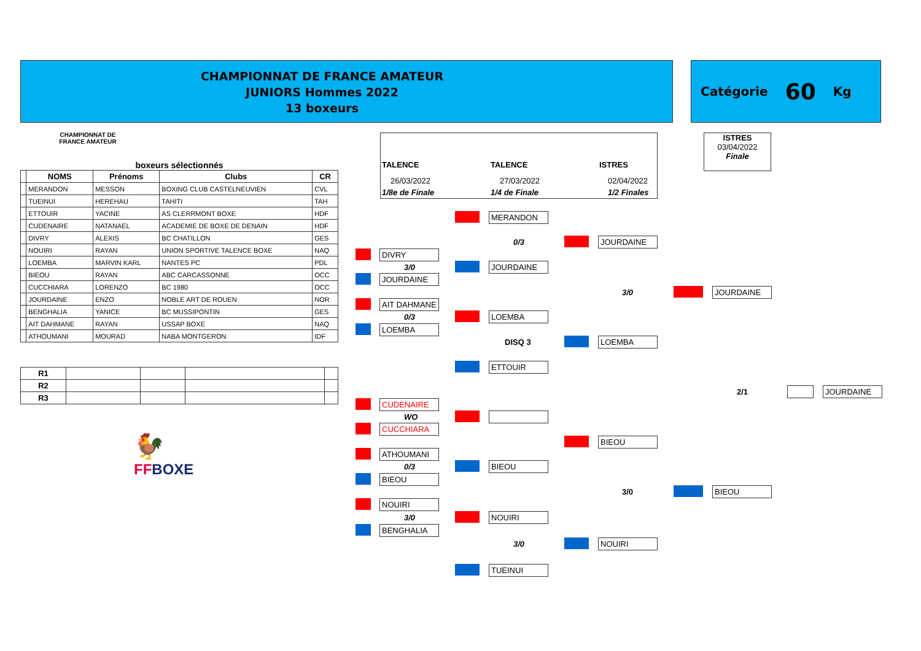CHAMPIONNAT DE FRANCE AMATEUR
JUNIORS Hommes 2022
13 boxeurs
Catégorie 60 Kg
CHAMPIONNAT DE
FRANCE AMATEUR
boxeurs sélectionnés
| | NOMS | Prénoms | Clubs | CR |
| --- | --- | --- | --- | --- |
| | MERANDON | MESSON | BOXING CLUB CASTELNEUVIEN | CVL |
| | TUEINUI | HEREHAU | TAHITI | TAH |
| | ETTOUIR | YACINE | AS CLERRMONT BOXE | HDF |
| | CUDENAIRE | NATANAEL | ACADEMIE DE BOXE DE DENAIN | HDF |
| | DIVRY | ALEXIS | BC CHATILLON | GES |
| | NOUIRI | RAYAN | UNION SPORTIVE TALENCE BOXE | NAQ |
| | LOEMBA | MARVIN KARL | NANTES PC | PDL |
| | BIEOU | RAYAN | ABC CARCASSONNE | OCC |
| | CUCCHIARA | LORENZO | BC 1980 | OCC |
| | JOURDAINE | ENZO | NOBLE ART DE ROUEN | NOR |
| | BENGHALIA | YANICE | BC MUSSIPONTIN | GES |
| | AIT DAHMANE | RAYAN | USSAP BOXE | NAQ |
| | ATHOUMANI | MOURAD | NABA MONTGERON | IDF |
| R1 | | | | |
| R2 | | | | |
| R3 | | | | |
🐓
FFBOXE
TALENCE TALENCE ISTRES
26/03/2022 27/03/2022 02/04/2022
1/8e de Finale 1/4 de Finale 1/2 Finales
ISTRES
03/04/2022
Finale
MERANDON
0/3 JOURDAINE
DIVRY
3/0 JOURDAINE
JOURDAINE
3/0 JOURDAINE
AIT DAHMANE
0/3 LOEMBA
LOEMBA
DISQ 3 LOEMBA
ETTOUIR
2/1 JOURDAINE
CUDENAIRE
WO
CUCCHIARA
BIEOU
ATHOUMANI
0/3 BIEOU
BIEOU
3/0 BIEOU
NOUIRI
3/0 NOUIRI
BENGHALIA
3/0 NOUIRI
TUEINUI